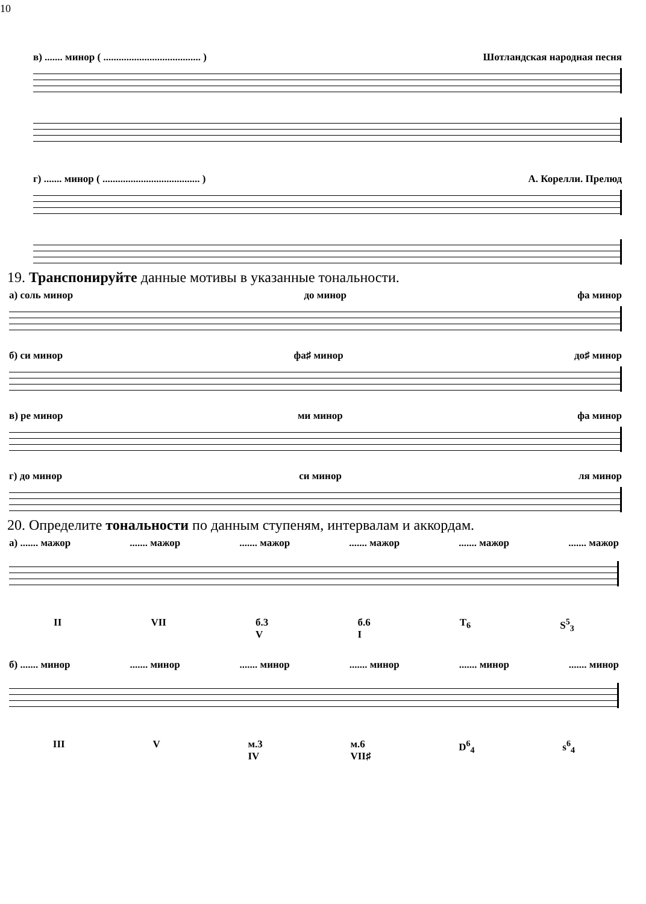10
в) ....... минор ( ...................................... ) Шотландская народная песня
г) ....... минор ( ...................................... ) А. Корелли. Прелюд
19. Транспонируйте данные мотивы в указанные тональности.
а) соль минор до минор фа минор
б) си минор фа♯ минор до♯ минор
в) ре минор ми минор фа минор
г) до минор си минор ля минор
20. Определите тональности по данным ступеням, интервалам и аккордам.
а) ....... мажор....... мажор....... мажор....... мажор....... мажор....... мажор
II VII б.3
V б.6
I T<sub>6</sub> S<sup>5</sup><sub>3</sub>
б) ....... минор....... минор....... минор....... минор....... минор....... минор
III V м.3
IV м.6
VII♯ D<sup>6</sup><sub>4</sub> s<sup>6</sup><sub>4</sub>